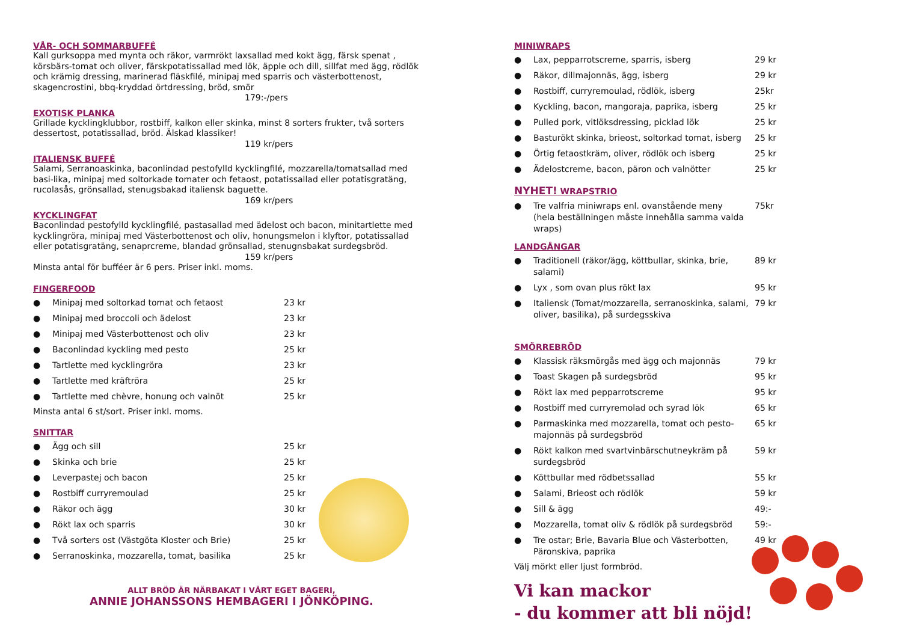VÅR- OCH SOMMARBUFFÉ
Kall gurksoppa med mynta och räkor, varmrökt laxsallad med kokt ägg, färsk spenat , körsbärs-tomat och oliver, färskpotatissallad med lök, äpple och dill, sillfat med ägg, rödlök och krämig dressing, marinerad fläskfilé, minipaj med sparris och västerbottenost, skagencrostini, bbq-kryddad örtdressing, bröd, smör
179:-/pers
EXOTISK PLANKA
Grillade kycklingklubbor, rostbiff, kalkon eller skinka, minst 8 sorters frukter, två sorters dessertost, potatissallad, bröd. Älskad klassiker!
119 kr/pers
ITALIENSK BUFFÉ
Salami, Serranoaskinka, baconlindad pestofylld kycklingfilé, mozzarella/tomatsallad med basi-lika, minipaj med soltorkade tomater och fetaost, potatissallad eller potatisgratäng, rucolasås, grönsallad, stenugsbakad italiensk baguette.
169 kr/pers
KYCKLINGFAT
Baconlindad pestofylld kycklingfilé, pastasallad med ädelost och bacon, minitartlette med kycklingröra, minipaj med Västerbottenost och oliv, honungsmelon i klyftor, potatissallad eller potatisgratäng, senaprcreme, blandad grönsallad, stenugnsbakat surdegsbröd.
159 kr/pers
Minsta antal för bufféer är 6 pers. Priser inkl. moms.
FINGERFOOD
● Minipaj med soltorkad tomat och fetaost 23 kr
● Minipaj med broccoli och ädelost 23 kr
● Minipaj med Västerbottenost och oliv 23 kr
● Baconlindad kyckling med pesto 25 kr
● Tartlette med kycklingröra 23 kr
● Tartlette med kräftröra 25 kr
● Tartlette med chèvre, honung och valnöt 25 kr
Minsta antal 6 st/sort. Priser inkl. moms.
SNITTAR
● Ägg och sill 25 kr
● Skinka och brie 25 kr
● Leverpastej och bacon 25 kr
● Rostbiff curryremoulad 25 kr
● Räkor och ägg 30 kr
● Rökt lax och sparris 30 kr
● Två sorters ost (Västgöta Kloster och Brie) 25 kr
● Serranoskinka, mozzarella, tomat, basilika 25 kr
ALLT BRÖD ÄR NÄRBAKAT I VÅRT EGET BAGERI,
ANNIE JOHANSSONS HEMBAGERI I JÖNKÖPING.
MINIWRAPS
● Lax, pepparrotscreme, sparris, isberg 29 kr
● Räkor, dillmajonnäs, ägg, isberg 29 kr
● Rostbiff, curryremoulad, rödlök, isberg 25kr
● Kyckling, bacon, mangoraja, paprika, isberg 25 kr
● Pulled pork, vitlöksdressing, picklad lök 25 kr
● Basturökt skinka, brieost, soltorkad tomat, isberg 25 kr
● Örtig fetaostkräm, oliver, rödlök och isberg 25 kr
● Ädelostcreme, bacon, päron och valnötter 25 kr
NYHET! WRAPSTRIO
● Tre valfria miniwraps enl. ovanstående meny
(hela beställningen måste innehålla samma valda wraps) 75kr
LANDGÅNGAR
● Traditionell (räkor/ägg, köttbullar, skinka, brie, salami) 89 kr
● Lyx , som ovan plus rökt lax 95 kr
● Italiensk (Tomat/mozzarella, serranoskinka, salami, oliver, basilika), på surdegsskiva 79 kr
SMÖRREBRÖD
● Klassisk räksmörgås med ägg och majonnäs 79 kr
● Toast Skagen på surdegsbröd 95 kr
● Rökt lax med pepparrotscreme 95 kr
● Rostbiff med curryremolad och syrad lök 65 kr
● Parmaskinka med mozzarella, tomat och pesto-majonnäs på surdegsbröd 65 kr
● Rökt kalkon med svartvinbärschutneykräm på surdegsbröd 59 kr
● Köttbullar med rödbetssallad 55 kr
● Salami, Brieost och rödlök 59 kr
● Sill & ägg 49:-
● Mozzarella, tomat oliv & rödlök på surdegsbröd 59:-
● Tre ostar; Brie, Bavaria Blue och Västerbotten, Päronskiva, paprika 49 kr
Välj mörkt eller ljust formbröd.
Vi kan mackor
- du kommer att bli nöjd!